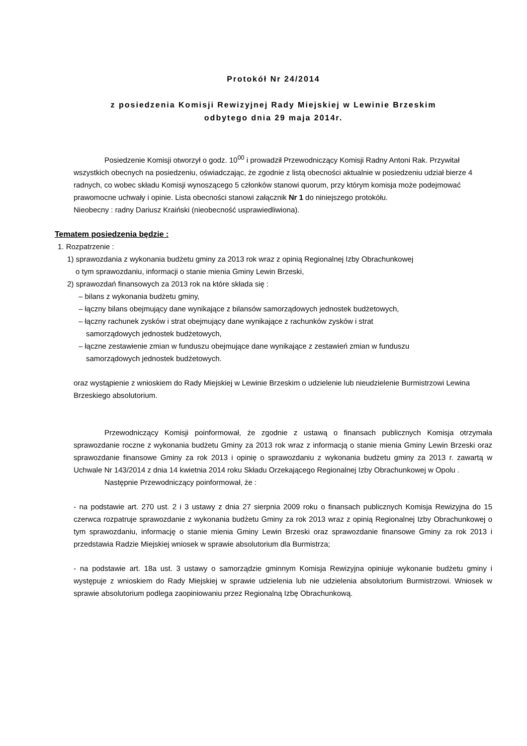Protokół Nr 24/2014
z posiedzenia Komisji Rewizyjnej Rady Miejskiej w Lewinie Brzeskim
odbytego dnia 29 maja 2014r.
Posiedzenie Komisji otworzył o godz. 10<sup>00</sup> i prowadził Przewodniczący Komisji Radny Antoni Rak. Przywitał wszystkich obecnych na posiedzeniu, oświadczając, że zgodnie z listą obecności aktualnie w posiedzeniu udział bierze 4 radnych, co wobec składu Komisji wynoszącego 5 członków stanowi quorum, przy którym komisja może podejmować prawomocne uchwały i opinie. Lista obecności stanowi załącznik Nr 1 do niniejszego protokółu.
Nieobecny : radny Dariusz Kraiński (nieobecność usprawiedliwiona).
Tematem posiedzenia będzie :
1. Rozpatrzenie :
1) sprawozdania z wykonania budżetu gminy za 2013 rok wraz z opinią Regionalnej Izby Obrachunkowej
o tym sprawozdaniu, informacji o stanie mienia Gminy Lewin Brzeski,
2) sprawozdań finansowych za 2013 rok na które składa się :
– bilans z wykonania budżetu gminy,
– łączny bilans obejmujący dane wynikające z bilansów samorządowych jednostek budżetowych,
– łączny rachunek zysków i strat obejmujący dane wynikające z rachunków zysków i strat
samorządowych jednostek budżetowych,
– łączne zestawienie zmian w funduszu obejmujące dane wynikające z zestawień zmian w funduszu
samorządowych jednostek budżetowych.
oraz wystąpienie z wnioskiem do Rady Miejskiej w Lewinie Brzeskim o udzielenie lub nieudzielenie Burmistrzowi Lewina Brzeskiego absolutorium.
Przewodniczący Komisji poinformował, że zgodnie z ustawą o finansach publicznych Komisja otrzymała sprawozdanie roczne z wykonania budżetu Gminy za 2013 rok wraz z informacją o stanie mienia Gminy Lewin Brzeski oraz sprawozdanie finansowe Gminy za rok 2013 i opinię o sprawozdaniu z wykonania budżetu gminy za 2013 r. zawartą w Uchwale Nr 143/2014 z dnia 14 kwietnia 2014 roku Składu Orzekającego Regionalnej Izby Obrachunkowej w Opolu .
Następnie Przewodniczący poinformował, że :
- na podstawie art. 270 ust. 2 i 3 ustawy z dnia 27 sierpnia 2009 roku o finansach publicznych Komisja Rewizyjna do 15 czerwca rozpatruje sprawozdanie z wykonania budżetu Gminy za rok 2013 wraz z opinią Regionalnej Izby Obrachunkowej o tym sprawozdaniu, informację o stanie mienia Gminy Lewin Brzeski oraz sprawozdanie finansowe Gminy za rok 2013 i przedstawia Radzie Miejskiej wniosek w sprawie absolutorium dla Burmistrza;
- na podstawie art. 18a ust. 3 ustawy o samorządzie gminnym Komisja Rewizyjna opiniuje wykonanie budżetu gminy i występuje z wnioskiem do Rady Miejskiej w sprawie udzielenia lub nie udzielenia absolutorium Burmistrzowi. Wniosek w sprawie absolutorium podlega zaopiniowaniu przez Regionalną Izbę Obrachunkową.